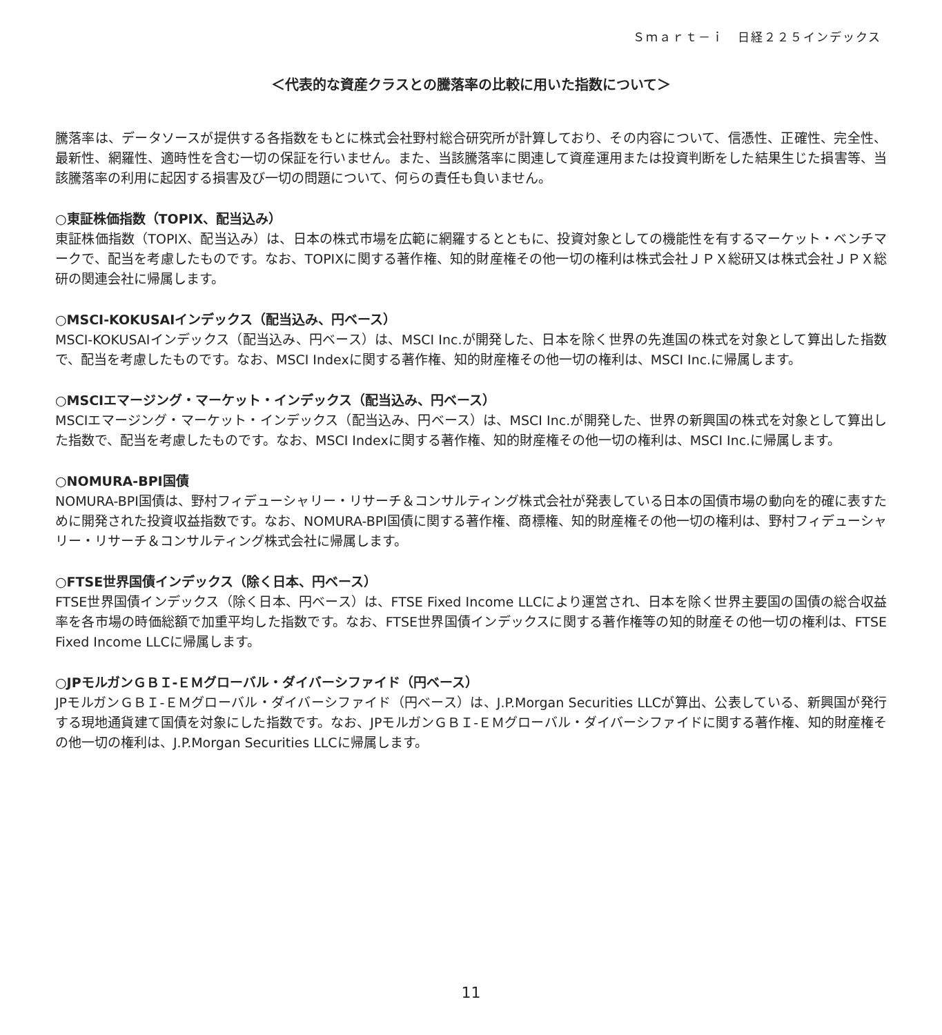Ｓｍａｒｔ－ｉ　日経２２５インデックス
＜代表的な資産クラスとの騰落率の比較に用いた指数について＞
騰落率は、データソースが提供する各指数をもとに株式会社野村総合研究所が計算しており、その内容について、信憑性、正確性、完全性、最新性、網羅性、適時性を含む一切の保証を行いません。また、当該騰落率に関連して資産運用または投資判断をした結果生じた損害等、当該騰落率の利用に起因する損害及び一切の問題について、何らの責任も負いません。
○東証株価指数（TOPIX、配当込み）
東証株価指数（TOPIX、配当込み）は、日本の株式市場を広範に網羅するとともに、投資対象としての機能性を有するマーケット・ベンチマークで、配当を考慮したものです。なお、TOPIXに関する著作権、知的財産権その他一切の権利は株式会社ＪＰＸ総研又は株式会社ＪＰＸ総研の関連会社に帰属します。
○MSCI-KOKUSAIインデックス（配当込み、円ベース）
MSCI-KOKUSAIインデックス（配当込み、円ベース）は、MSCI Inc.が開発した、日本を除く世界の先進国の株式を対象として算出した指数で、配当を考慮したものです。なお、MSCI Indexに関する著作権、知的財産権その他一切の権利は、MSCI Inc.に帰属します。
○MSCIエマージング・マーケット・インデックス（配当込み、円ベース）
MSCIエマージング・マーケット・インデックス（配当込み、円ベース）は、MSCI Inc.が開発した、世界の新興国の株式を対象として算出した指数で、配当を考慮したものです。なお、MSCI Indexに関する著作権、知的財産権その他一切の権利は、MSCI Inc.に帰属します。
○NOMURA-BPI国債
NOMURA-BPI国債は、野村フィデューシャリー・リサーチ＆コンサルティング株式会社が発表している日本の国債市場の動向を的確に表すために開発された投資収益指数です。なお、NOMURA-BPI国債に関する著作権、商標権、知的財産権その他一切の権利は、野村フィデューシャリー・リサーチ＆コンサルティング株式会社に帰属します。
○FTSE世界国債インデックス（除く日本、円ベース）
FTSE世界国債インデックス（除く日本、円ベース）は、FTSE Fixed Income LLCにより運営され、日本を除く世界主要国の国債の総合収益率を各市場の時価総額で加重平均した指数です。なお、FTSE世界国債インデックスに関する著作権等の知的財産その他一切の権利は、FTSE Fixed Income LLCに帰属します。
○JPモルガンＧＢＩ-ＥＭグローバル・ダイバーシファイド（円ベース）
JPモルガンＧＢＩ-ＥＭグローバル・ダイバーシファイド（円ベース）は、J.P.Morgan Securities LLCが算出、公表している、新興国が発行する現地通貨建て国債を対象にした指数です。なお、JPモルガンＧＢＩ-ＥＭグローバル・ダイバーシファイドに関する著作権、知的財産権その他一切の権利は、J.P.Morgan Securities LLCに帰属します。
11